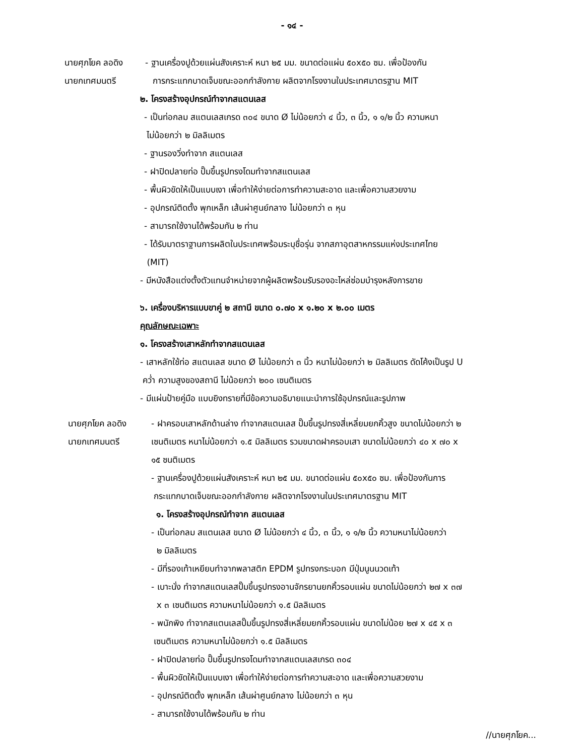- ๑๔ -
นายศุภโยค ลอดิง - ฐานเครื่องปูด้วยแผ่นสังเคราะห์ หนา ๒๕ มม. ขนาดต่อแผ่น ๕๐x๕๐ ซม. เพื่อป้องกัน
นายกเทศมนตรี การกระแทกบาดเจ็บขณะออกกำลังกาย ผลิตจากโรงงานในประเทศมาตรฐาน MIT
๒. โครงสร้างอุปกรณ์ทำจากสแตนเลส
- เป็นท่อกลม สแตนเลสเกรด ๓๐๔ ขนาด Ø ไม่น้อยกว่า ๔ นิ้ว, ๓ นิ้ว, ๑ ๑/๒ นิ้ว ความหนา
ไม่น้อยกว่า ๒ มิลลิเมตร
- ฐานรองวิ่งทำจาก สแตนเลส
- ฝาปิดปลายท่อ ปั๊มขึ้นรูปทรงโดมทำจากสแตนเลส
- พื้นผิวขัดให้เป็นแบบเงา เพื่อทำให้ง่ายต่อการทำความสะอาด และเพื่อความสวยงาม
- อุปกรณ์ติดตั้ง พุกเหล็ก เส้นผ่าศูนย์กลาง ไม่น้อยกว่า ๓ หุน
- สามารถใช้งานได้พร้อมกัน ๒ ท่าน
- ได้รับมาตราฐานการผลิตในประเทศพร้อมระบุชื่อรุ่น จากสภาอุตสาหกรรมแห่งประเทศไทย
(MIT)
- มีหนังสือแต่งตั้งตัวแทนจำหน่ายจากผู้ผลิตพร้อมรับรองอะไหล่ซ่อมบำรุงหลังการขาย
๖. เครื่องบริหารแบบขาคู่ ๒ สถานี ขนาด ๐.๗๐ x ๑.๒๐ x ๒.๐๐ เมตร
คุณลักษณะเฉพาะ
๑. โครงสร้างเสาหลักทำจากสแตนเลส
- เสาหลักใช้ท่อ สแตนเลส ขนาด Ø ไม่น้อยกว่า ๓ นิ้ว หนาไม่น้อยกว่า ๒ มิลลิเมตร ดัดโค้งเป็นรูป U
คว่ำ ความสูงของสถานี ไม่น้อยกว่า ๒๐๐ เซนติเมตร
- มีแผ่นป้ายคู่มือ แบบยิงทรายที่มีข้อความอธิบายแนะนำการใช้อุปกรณ์และรูปภาพ
นายศุภโยค ลอดิง
นายกเทศมนตรี
- ฝาครอบเสาหลักด้านล่าง ทำจากสแตนเลส ปั๊มขึ้นรูปทรงสี่เหลี่ยมยกคิ้วสูง ขนาดไม่น้อยกว่า ๒
เซนติเมตร หนาไม่น้อยกว่า ๑.๕ มิลลิเมตร รวมขนาดฝาครอบเสา ขนาดไม่น้อยกว่า ๔๐ x ๗๐ x
๑๕ ซนติเมตร
- ฐานเครื่องปูด้วยแผ่นสังเคราะห์ หนา ๒๕ มม. ขนาดต่อแผ่น ๕๐x๕๐ ซม. เพื่อป้องกันการ
กระแทกบาดเจ็บขณะออกกำลังกาย ผลิตจากโรงงานในประเทศมาตรฐาน MIT
๑. โครงสร้างอุปกรณ์ทำจาก สแตนเลส
- เป็นท่อกลม สแตนเลส ขนาด Ø ไม่น้อยกว่า ๔ นิ้ว, ๓ นิ้ว, ๑ ๑/๒ นิ้ว ความหนาไม่น้อยกว่า
๒ มิลลิเมตร
- มีที่รองเท้าเหยียบทำจากพลาสติก EPDM รูปทรงกระบอก มีปุ่มนูนนวดเท้า
- เบาะนั่ง ทำจากสแตนเลสปั๊มขึ้นรูปทรงอานจักรยานยกคิ้วรอบแผ่น ขนาดไม่น้อยกว่า ๒๗ x ๓๗
x ๓ เซนติเมตร ความหนาไม่น้อยกว่า ๑.๕ มิลลิเมตร
- พนักพิง ทำจากสแตนเลสปั๊มขึ้นรูปทรงสี่เหลี่ยมยกคิ้วรอบแผ่น ขนาดไม่น้อย ๒๗ x ๔๕ x ๓
เซนติเมตร ความหนาไม่น้อยกว่า ๑.๕ มิลลิเมตร
- ฝาปิดปลายท่อ ปั๊มขึ้นรูปทรงโดมทำจากสแตนเลสเกรด ๓๐๔
- พื้นผิวขัดให้เป็นแบบเงา เพื่อทำให้ง่ายต่อการทำความสะอาด และเพื่อความสวยงาม
- อุปกรณ์ติดตั้ง พุกเหล็ก เส้นผ่าศูนย์กลาง ไม่น้อยกว่า ๓ หุน
- สามารถใช้งานได้พร้อมกัน ๒ ท่าน
//นายศุภโยค...